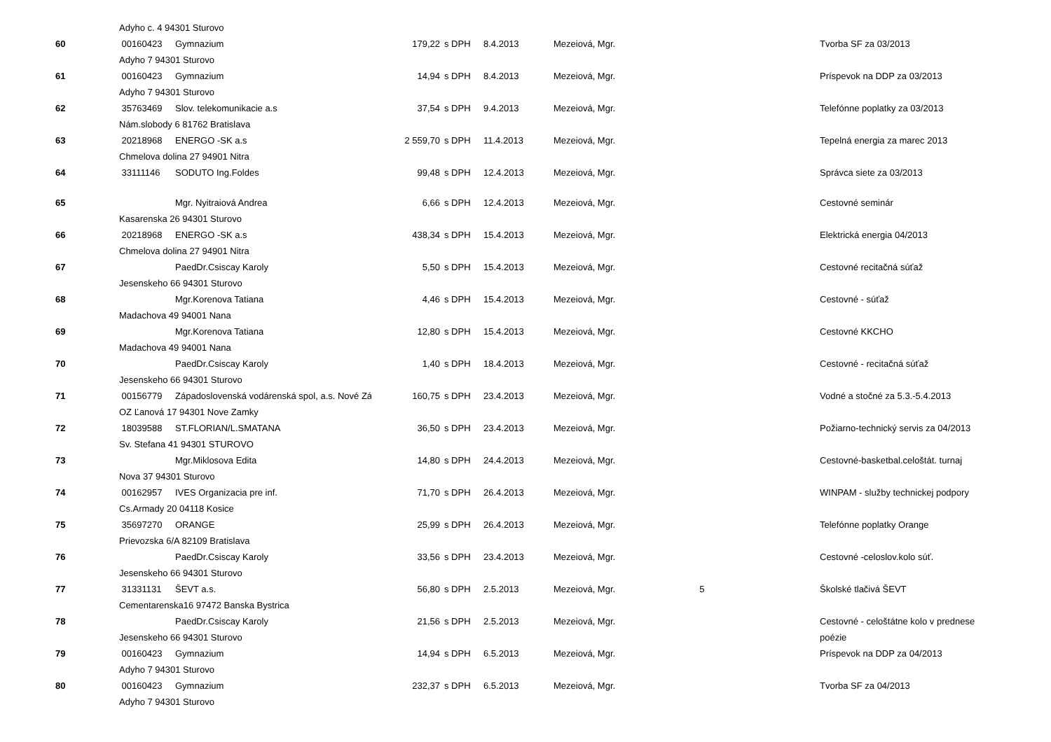| | Adyho c. 4 94301 Sturovo | | | | | | | |
| 60 | 00160423 | Gymnazium | 179,22 | s DPH | 8.4.2013 | Mezeiová, Mgr. | | Tvorba SF za 03/2013 |
| | Adyho 7 94301 Sturovo | | | | | | | |
| 61 | 00160423 | Gymnazium | 14,94 | s DPH | 8.4.2013 | Mezeiová, Mgr. | | Príspevok na DDP za 03/2013 |
| | Adyho 7 94301 Sturovo | | | | | | | |
| 62 | 35763469 | Slov. telekomunikacie a.s | 37,54 | s DPH | 9.4.2013 | Mezeiová, Mgr. | | Telefónne poplatky za 03/2013 |
| | Nám.slobody 6 81762 Bratislava | | | | | | | |
| 63 | 20218968 | ENERGO -SK a.s | 2 559,70 | s DPH | 11.4.2013 | Mezeiová, Mgr. | | Tepelná energia za marec 2013 |
| | Chmelova dolina 27 94901 Nitra | | | | | | | |
| 64 | 33111146 | SODUTO Ing.Foldes | 99,48 | s DPH | 12.4.2013 | Mezeiová, Mgr. | | Správca siete za 03/2013 |
| 65 | | Mgr. Nyitraiová Andrea | 6,66 | s DPH | 12.4.2013 | Mezeiová, Mgr. | | Cestovné seminár |
| | Kasarenska 26 94301 Sturovo | | | | | | | |
| 66 | 20218968 | ENERGO -SK a.s | 438,34 | s DPH | 15.4.2013 | Mezeiová, Mgr. | | Elektrická energia 04/2013 |
| | Chmelova dolina 27 94901 Nitra | | | | | | | |
| 67 | | PaedDr.Csiscay Karoly | 5,50 | s DPH | 15.4.2013 | Mezeiová, Mgr. | | Cestovné recitačná súťaž |
| | Jesenskeho 66 94301 Sturovo | | | | | | | |
| 68 | | Mgr.Korenova Tatiana | 4,46 | s DPH | 15.4.2013 | Mezeiová, Mgr. | | Cestovné - súťaž |
| | Madachova 49 94001 Nana | | | | | | | |
| 69 | | Mgr.Korenova Tatiana | 12,80 | s DPH | 15.4.2013 | Mezeiová, Mgr. | | Cestovné KKCHO |
| | Madachova 49 94001 Nana | | | | | | | |
| 70 | | PaedDr.Csiscay Karoly | 1,40 | s DPH | 18.4.2013 | Mezeiová, Mgr. | | Cestovné - recitačná súťaž |
| | Jesenskeho 66 94301 Sturovo | | | | | | | |
| 71 | 00156779 | Západoslovenská vodárenská spol, a.s. Nové Zá | 160,75 | s DPH | 23.4.2013 | Mezeiová, Mgr. | | Vodné a stočné za 5.3.-5.4.2013 |
| | OZ Ľanová 17 94301 Nove Zamky | | | | | | | |
| 72 | 18039588 | ST.FLORIAN/L.SMATANA | 36,50 | s DPH | 23.4.2013 | Mezeiová, Mgr. | | Požiarno-technický servis za 04/2013 |
| | Sv. Stefana 41 94301 STUROVO | | | | | | | |
| 73 | | Mgr.Miklosova Edita | 14,80 | s DPH | 24.4.2013 | Mezeiová, Mgr. | | Cestovné-basketbal.celoštát. turnaj |
| | Nova 37 94301 Sturovo | | | | | | | |
| 74 | 00162957 | IVES Organizacia pre inf. | 71,70 | s DPH | 26.4.2013 | Mezeiová, Mgr. | | WINPAM - služby technickej podpory |
| | Cs.Armady 20 04118 Kosice | | | | | | | |
| 75 | 35697270 | ORANGE | 25,99 | s DPH | 26.4.2013 | Mezeiová, Mgr. | | Telefónne poplatky Orange |
| | Prievozska 6/A 82109 Bratislava | | | | | | | |
| 76 | | PaedDr.Csiscay Karoly | 33,56 | s DPH | 23.4.2013 | Mezeiová, Mgr. | | Cestovné -celoslov.kolo súť. |
| | Jesenskeho 66 94301 Sturovo | | | | | | | |
| 77 | 31331131 | ŠEVT a.s. | 56,80 | s DPH | 2.5.2013 | Mezeiová, Mgr. | 5 | Školské tlačivá ŠEVT |
| | Cementarenska16 97472 Banska Bystrica | | | | | | | |
| 78 | | PaedDr.Csiscay Karoly | 21,56 | s DPH | 2.5.2013 | Mezeiová, Mgr. | | Cestovné - celoštátne kolo v prednese |
| | Jesenskeho 66 94301 Sturovo | | | | | | | poézie |
| 79 | 00160423 | Gymnazium | 14,94 | s DPH | 6.5.2013 | Mezeiová, Mgr. | | Príspevok na DDP za 04/2013 |
| | Adyho 7 94301 Sturovo | | | | | | | |
| 80 | 00160423 | Gymnazium | 232,37 | s DPH | 6.5.2013 | Mezeiová, Mgr. | | Tvorba SF za 04/2013 |
| | Adyho 7 94301 Sturovo | | | | | | | |